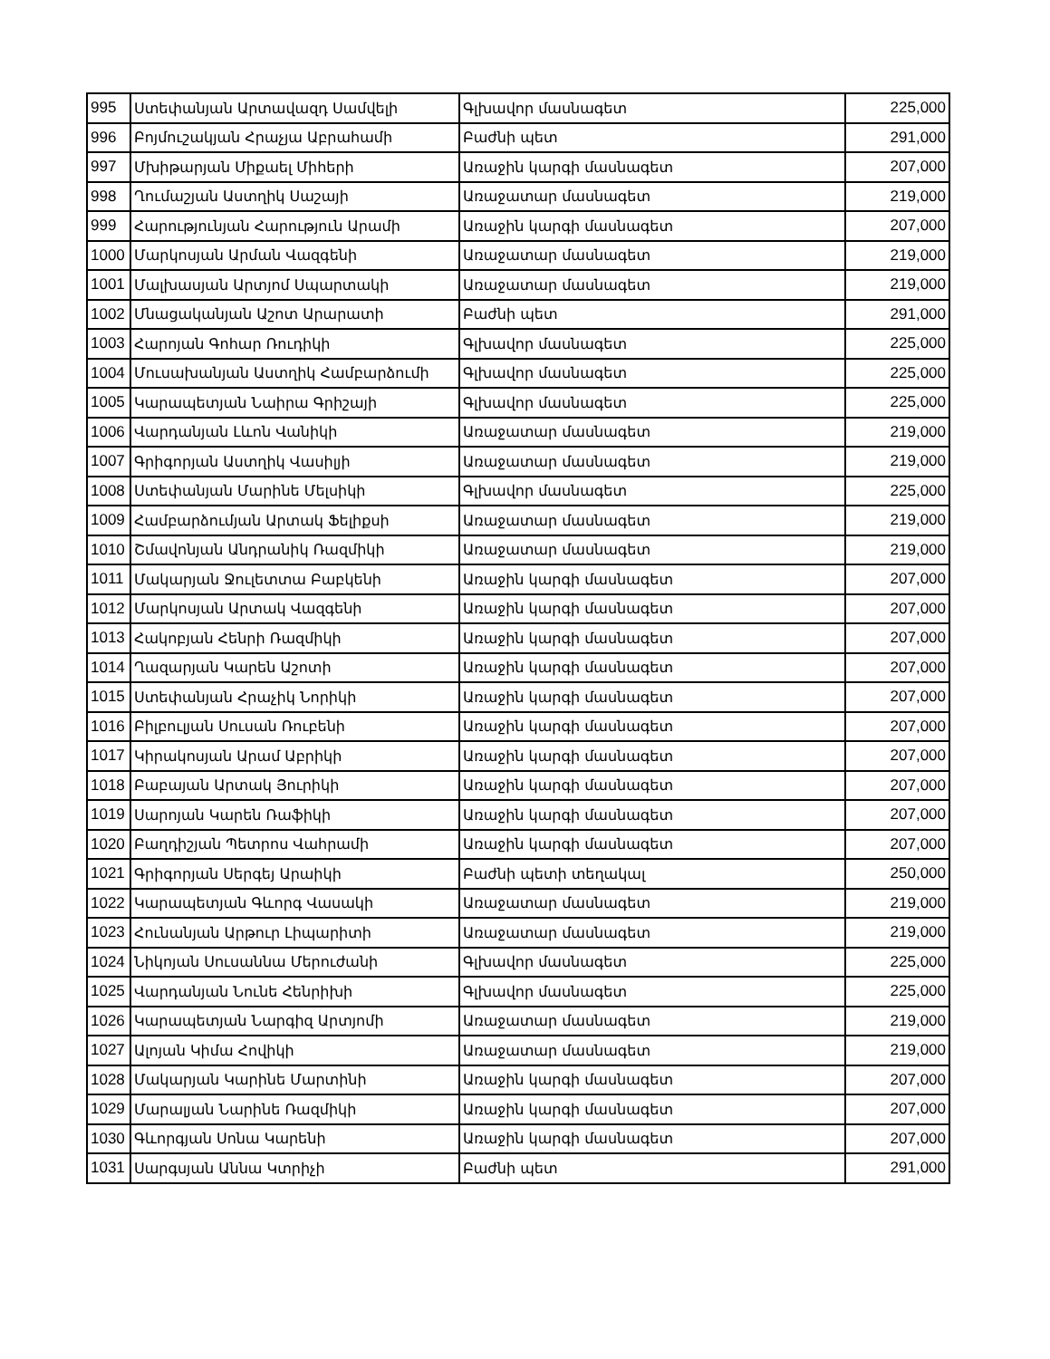| 995 | Ստեփանյան Արտավազդ Սամվելի | Գլխավոր մասնագետ | 225,000 |
| 996 | Բոյմուշակյան Հրաչյա Աբրահամի | Բաժնի պետ | 291,000 |
| 997 | Մխիթարյան Միքաել Միհերի | Առաջին կարգի մասնագետ | 207,000 |
| 998 | Ղումաշյան Աստղիկ Սաշայի | Առաջատար մասնագետ | 219,000 |
| 999 | Հարությունյան Հարություն Արամի | Առաջին կարգի մասնագետ | 207,000 |
| 1000 | Մարկոսյան Արման Վազգենի | Առաջատար մասնագետ | 219,000 |
| 1001 | Մալխասյան Արտյոմ Սպարտակի | Առաջատար մասնագետ | 219,000 |
| 1002 | Մնացականյան Աշոտ Արարատի | Բաժնի պետ | 291,000 |
| 1003 | Հարոյան Գոհար Ռուդիկի | Գլխավոր մասնագետ | 225,000 |
| 1004 | Մուսախանյան Աստղիկ Համբարձումի | Գլխավոր մասնագետ | 225,000 |
| 1005 | Կարապետյան Նաիրա Գրիշայի | Գլխավոր մասնագետ | 225,000 |
| 1006 | Վարդանյան Լևոն Վանիկի | Առաջատար մասնագետ | 219,000 |
| 1007 | Գրիգորյան Աստղիկ Վասիլյի | Առաջատար մասնագետ | 219,000 |
| 1008 | Ստեփանյան Մարինե Մելսիկի | Գլխավոր մասնագետ | 225,000 |
| 1009 | Համբարձումյան Արտակ Ֆելիքսի | Առաջատար մասնագետ | 219,000 |
| 1010 | Շմավոնյան Անդրանիկ Ռազմիկի | Առաջատար մասնագետ | 219,000 |
| 1011 | Մակարյան Ջուլետտա Բաբկենի | Առաջին կարգի մասնագետ | 207,000 |
| 1012 | Մարկոսյան Արտակ Վազգենի | Առաջին կարգի մասնագետ | 207,000 |
| 1013 | Հակոբյան Հենրի Ռազմիկի | Առաջին կարգի մասնագետ | 207,000 |
| 1014 | Ղազարյան Կարեն Աշոտի | Առաջին կարգի մասնագետ | 207,000 |
| 1015 | Ստեփանյան Հրաչիկ Նորիկի | Առաջին կարգի մասնագետ | 207,000 |
| 1016 | Բիլբուլյան Սուսան Ռուբենի | Առաջին կարգի մասնագետ | 207,000 |
| 1017 | Կիրակոսյան Արամ Աբրիկի | Առաջին կարգի մասնագետ | 207,000 |
| 1018 | Բաբայան Արտակ Յուրիկի | Առաջին կարգի մասնագետ | 207,000 |
| 1019 | Սարոյան Կարեն Ռաֆիկի | Առաջին կարգի մասնագետ | 207,000 |
| 1020 | Բաղդիշյան Պետրոս Վահրամի | Առաջին կարգի մասնագետ | 207,000 |
| 1021 | Գրիգորյան Սերգեյ Արաիկի | Բաժնի պետի տեղակալ | 250,000 |
| 1022 | Կարապետյան Գևորգ Վասակի | Առաջատար մասնագետ | 219,000 |
| 1023 | Հունանյան Արթուր Լիպարիտի | Առաջատար մասնագետ | 219,000 |
| 1024 | Նիկոյան Սուսաննա Մերուժանի | Գլխավոր մասնագետ | 225,000 |
| 1025 | Վարդանյան Նունե Հենրիխի | Գլխավոր մասնագետ | 225,000 |
| 1026 | Կարապետյան Նարգիզ Արտյոմի | Առաջատար մասնագետ | 219,000 |
| 1027 | Ալոյան Կիմա Հովիկի | Առաջատար մասնագետ | 219,000 |
| 1028 | Մակարյան Կարինե Մարտինի | Առաջին կարգի մասնագետ | 207,000 |
| 1029 | Մարալյան Նարինե Ռազմիկի | Առաջին կարգի մասնագետ | 207,000 |
| 1030 | Գևորգյան Սոնա Կարենի | Առաջին կարգի մասնագետ | 207,000 |
| 1031 | Սարգսյան Աննա Կտրիչի | Բաժնի պետ | 291,000 |